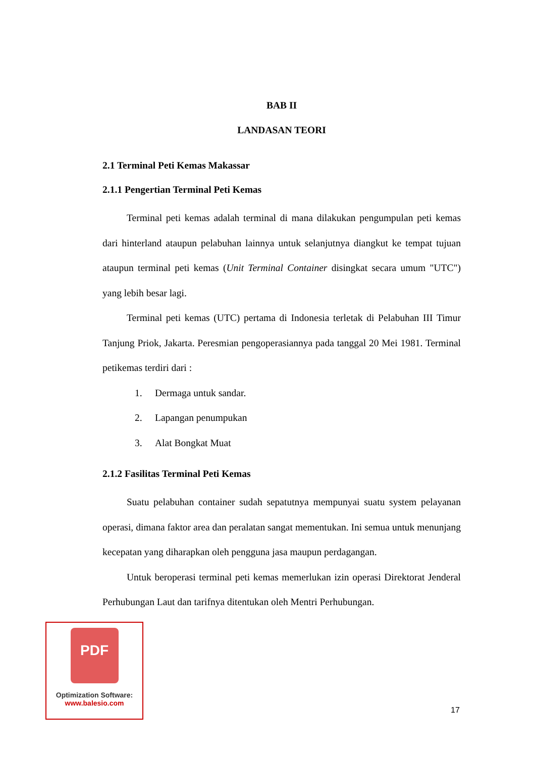BAB II
LANDASAN TEORI
2.1 Terminal Peti Kemas Makassar
2.1.1 Pengertian Terminal Peti Kemas
Terminal peti kemas adalah terminal di mana dilakukan pengumpulan peti kemas dari hinterland ataupun pelabuhan lainnya untuk selanjutnya diangkut ke tempat tujuan ataupun terminal peti kemas (Unit Terminal Container disingkat secara umum "UTC") yang lebih besar lagi.
Terminal peti kemas (UTC) pertama di Indonesia terletak di Pelabuhan III Timur Tanjung Priok, Jakarta. Peresmian pengoperasiannya pada tanggal 20 Mei 1981. Terminal petikemas terdiri dari :
1. Dermaga untuk sandar.
2. Lapangan penumpukan
3. Alat Bongkat Muat
2.1.2 Fasilitas Terminal Peti Kemas
Suatu pelabuhan container sudah sepatutnya mempunyai suatu system pelayanan operasi, dimana faktor area dan peralatan sangat mementukan. Ini semua untuk menunjang kecepatan yang diharapkan oleh pengguna jasa maupun perdagangan.
Untuk beroperasi terminal peti kemas memerlukan izin operasi Direktorat Jenderal Perhubungan Laut dan tarifnya ditentukan oleh Mentri Perhubungan.
PDF
Optimization Software:
www.balesio.com
17